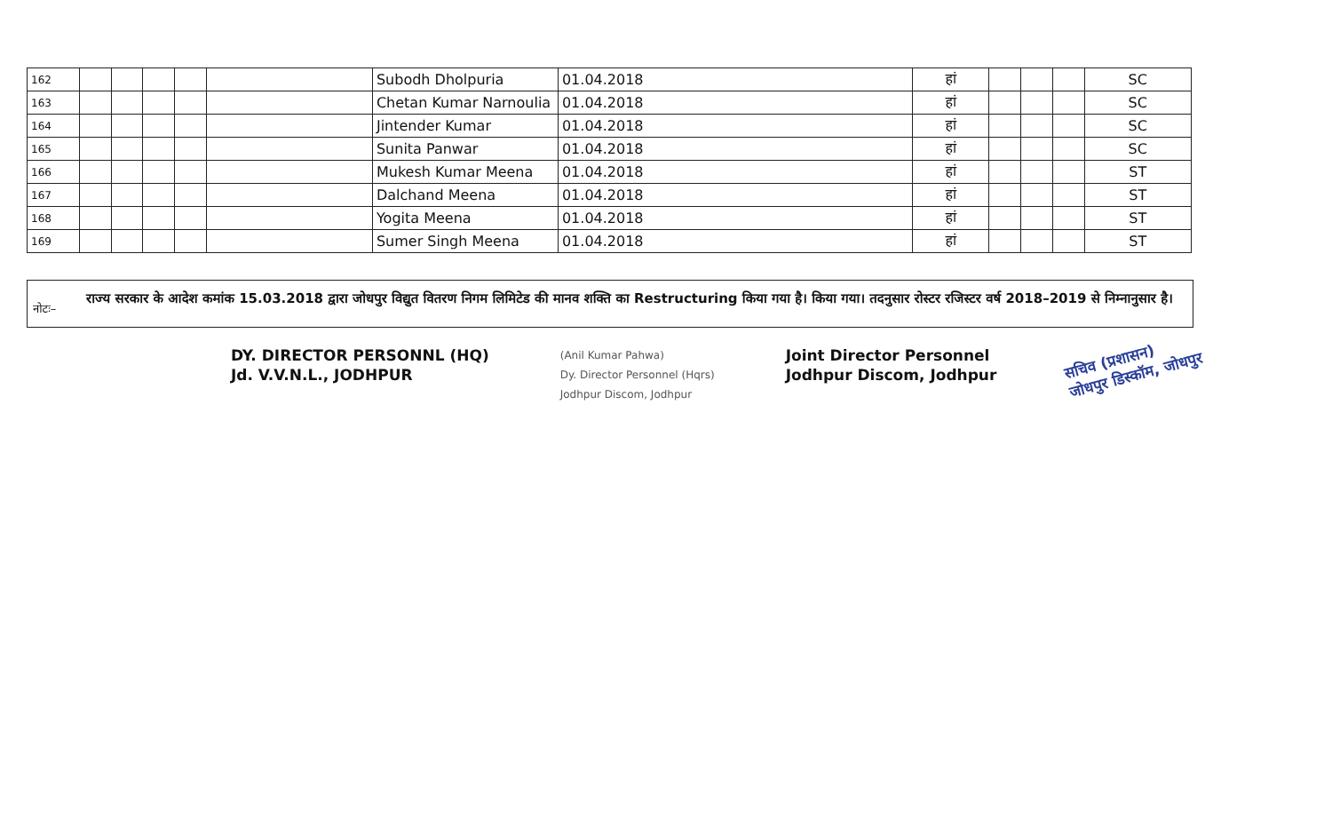| 162 | | | | | | Subodh Dholpuria | 01.04.2018 | हां | | | | SC |
| 163 | | | | | | Chetan Kumar Narnoulia | 01.04.2018 | हां | | | | SC |
| 164 | | | | | | Jintender Kumar | 01.04.2018 | हां | | | | SC |
| 165 | | | | | | Sunita Panwar | 01.04.2018 | हां | | | | SC |
| 166 | | | | | | Mukesh Kumar Meena | 01.04.2018 | हां | | | | ST |
| 167 | | | | | | Dalchand Meena | 01.04.2018 | हां | | | | ST |
| 168 | | | | | | Yogita Meena | 01.04.2018 | हां | | | | ST |
| 169 | | | | | | Sumer Singh Meena | 01.04.2018 | हां | | | | ST |
नोटः–
राज्य सरकार के आदेश कमांक 15.03.2018 द्वारा जोधपुर विद्युत वितरण निगम लिमिटेड की मानव शक्ति का Restructuring किया गया है। किया गया। तदनुसार रोस्टर रजिस्टर वर्ष 2018–2019 से निम्नानुसार है।
DY. DIRECTOR PERSONNL (HQ)
Jd. V.V.N.L., JODHPUR
(Anil Kumar Pahwa)
Dy. Director Personnel (Hqrs)
Jodhpur Discom, Jodhpur
Joint Director Personnel
Jodhpur Discom, Jodhpur
सचिव (प्रशासन)
जोधपुर डिस्कॉम, जोधपुर